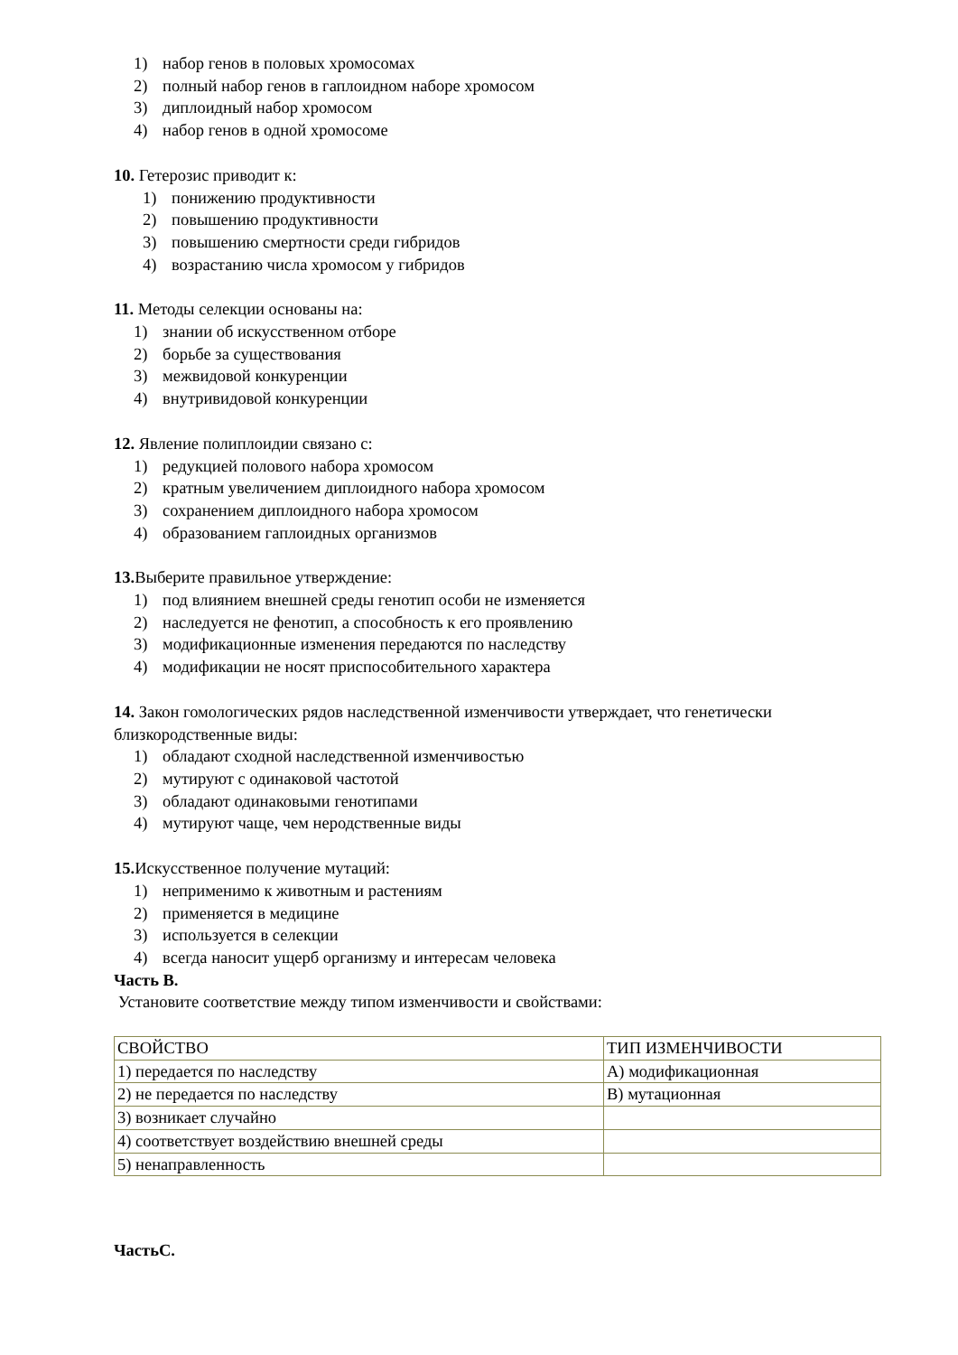1) набор генов в половых хромосомах
2) полный набор генов в гаплоидном наборе хромосом
3) диплоидный набор хромосом
4) набор генов в одной хромосоме
10. Гетерозис приводит к:
1) понижению продуктивности
2) повышению продуктивности
3) повышению смертности среди гибридов
4) возрастанию числа хромосом у гибридов
11. Методы селекции основаны на:
1) знании об искусственном отборе
2) борьбе за существования
3) межвидовой конкуренции
4) внутривидовой конкуренции
12. Явление полиплоидии связано с:
1) редукцией полового набора хромосом
2) кратным увеличением диплоидного набора хромосом
3) сохранением диплоидного набора хромосом
4) образованием гаплоидных организмов
13. Выберите правильное утверждение:
1) под влиянием внешней среды генотип особи не изменяется
2) наследуется не фенотип, а способность к его проявлению
3) модификационные изменения передаются по наследству
4) модификации не носят приспособительного характера
14. Закон гомологических рядов наследственной изменчивости утверждает, что генетически близкородственные виды:
1) обладают сходной наследственной изменчивостью
2) мутируют с одинаковой частотой
3) обладают одинаковыми генотипами
4) мутируют чаще, чем неродственные виды
15. Искусственное получение мутаций:
1) неприменимо к животным и растениям
2) применяется в медицине
3) используется в селекции
4) всегда наносит ущерб организму и интересам человека
Часть В.
Установите соответствие между типом изменчивости и свойствами:
| СВОЙСТВО | ТИП ИЗМЕНЧИВОСТИ |
| 1) передается по наследству | А) модификационная |
| 2) не передается по наследству | В) мутационная |
| 3) возникает случайно | |
| 4) соответствует воздействию внешней среды | |
| 5) ненаправленность | |
ЧастьС.